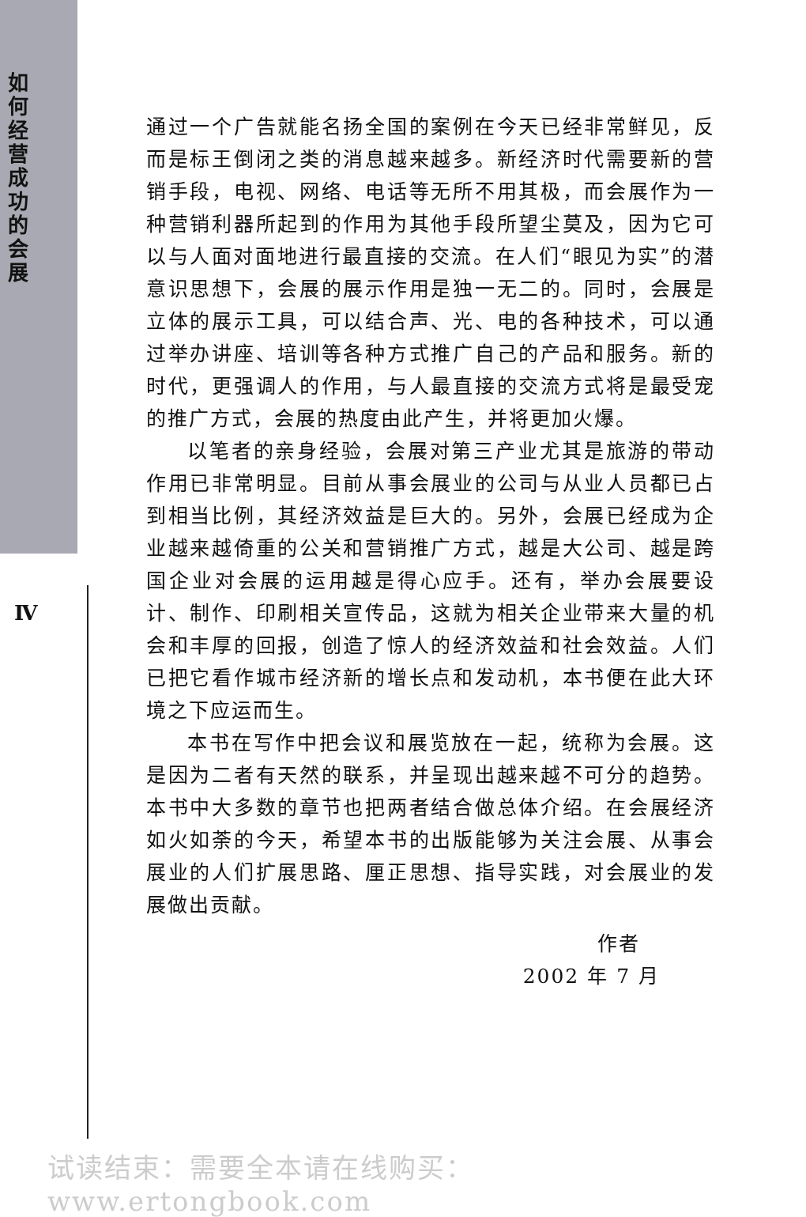如何经营成功的会展
Ⅳ
通过一个广告就能名扬全国的案例在今天已经非常鲜见，反而是标王倒闭之类的消息越来越多。新经济时代需要新的营销手段，电视、网络、电话等无所不用其极，而会展作为一种营销利器所起到的作用为其他手段所望尘莫及，因为它可以与人面对面地进行最直接的交流。在人们“眼见为实”的潜意识思想下，会展的展示作用是独一无二的。同时，会展是立体的展示工具，可以结合声、光、电的各种技术，可以通过举办讲座、培训等各种方式推广自己的产品和服务。新的时代，更强调人的作用，与人最直接的交流方式将是最受宠的推广方式，会展的热度由此产生，并将更加火爆。
以笔者的亲身经验，会展对第三产业尤其是旅游的带动作用已非常明显。目前从事会展业的公司与从业人员都已占到相当比例，其经济效益是巨大的。另外，会展已经成为企业越来越倚重的公关和营销推广方式，越是大公司、越是跨国企业对会展的运用越是得心应手。还有，举办会展要设计、制作、印刷相关宣传品，这就为相关企业带来大量的机会和丰厚的回报，创造了惊人的经济效益和社会效益。人们已把它看作城市经济新的增长点和发动机，本书便在此大环境之下应运而生。
本书在写作中把会议和展览放在一起，统称为会展。这是因为二者有天然的联系，并呈现出越来越不可分的趋势。本书中大多数的章节也把两者结合做总体介绍。在会展经济如火如荼的今天，希望本书的出版能够为关注会展、从事会展业的人们扩展思路、厘正思想、指导实践，对会展业的发展做出贡献。
作者
2002 年 7 月
试读结束：需要全本请在线购买： www.ertongbook.com